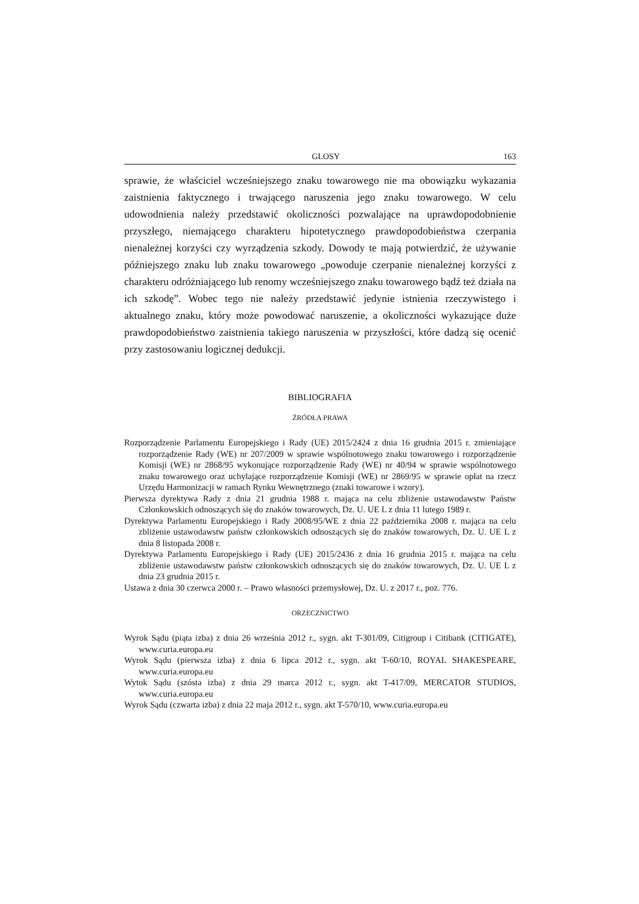GLOSY 163
sprawie, że właściciel wcześniejszego znaku towarowego nie ma obowiązku wykazania zaistnienia faktycznego i trwającego naruszenia jego znaku towarowego. W celu udowodnienia należy przedstawić okoliczności pozwalające na uprawdopodobnienie przyszłego, niemającego charakteru hipotetycznego prawdopodobieństwa czerpania nienależnej korzyści czy wyrządzenia szkody. Dowody te mają potwierdzić, że używanie późniejszego znaku lub znaku towarowego „powoduje czerpanie nienależnej korzyści z charakteru odróżniającego lub renomy wcześniejszego znaku towarowego bądź też działa na ich szkodę”. Wobec tego nie należy przedstawić jedynie istnienia rzeczywistego i aktualnego znaku, który może powodować naruszenie, a okoliczności wykazujące duże prawdopodobieństwo zaistnienia takiego naruszenia w przyszłości, które dadzą się ocenić przy zastosowaniu logicznej dedukcji.
BIBLIOGRAFIA
ŹRÓDŁA PRAWA
Rozporządzenie Parlamentu Europejskiego i Rady (UE) 2015/2424 z dnia 16 grudnia 2015 r. zmieniające rozporządzenie Rady (WE) nr 207/2009 w sprawie wspólnotowego znaku towarowego i rozporządzenie Komisji (WE) nr 2868/95 wykonujące rozporządzenie Rady (WE) nr 40/94 w sprawie wspólnotowego znaku towarowego oraz uchylające rozporządzenie Komisji (WE) nr 2869/95 w sprawie opłat na rzecz Urzędu Harmonizacji w ramach Rynku Wewnętrznego (znaki towarowe i wzory).
Pierwsza dyrektywa Rady z dnia 21 grudnia 1988 r. mająca na celu zbliżenie ustawodawstw Państw Członkowskich odnoszących się do znaków towarowych, Dz. U. UE L z dnia 11 lutego 1989 r.
Dyrektywa Parlamentu Europejskiego i Rady 2008/95/WE z dnia 22 października 2008 r. mająca na celu zbliżenie ustawodawstw państw członkowskich odnoszących się do znaków towarowych, Dz. U. UE L z dnia 8 listopada 2008 r.
Dyrektywa Parlamentu Europejskiego i Rady (UE) 2015/2436 z dnia 16 grudnia 2015 r. mająca na celu zbliżenie ustawodawstw państw członkowskich odnoszących się do znaków towarowych, Dz. U. UE L z dnia 23 grudnia 2015 r.
Ustawa z dnia 30 czerwca 2000 r. – Prawo własności przemysłowej, Dz. U. z 2017 r., poz. 776.
ORZECZNICTWO
Wyrok Sądu (piąta izba) z dnia 26 września 2012 r., sygn. akt T-301/09, Citigroup i Citibank (CITIGATE), www.curia.europa.eu
Wyrok Sądu (pierwsza izba) z dnia 6 lipca 2012 r., sygn. akt T-60/10, ROYAL SHAKESPEARE, www.curia.europa.eu
Wytok Sądu (szósta izba) z dnia 29 marca 2012 r., sygn. akt T-417/09, MERCATOR STUDIOS, www.curia.europa.eu
Wyrok Sądu (czwarta izba) z dnia 22 maja 2012 r., sygn. akt T-570/10, www.curia.europa.eu